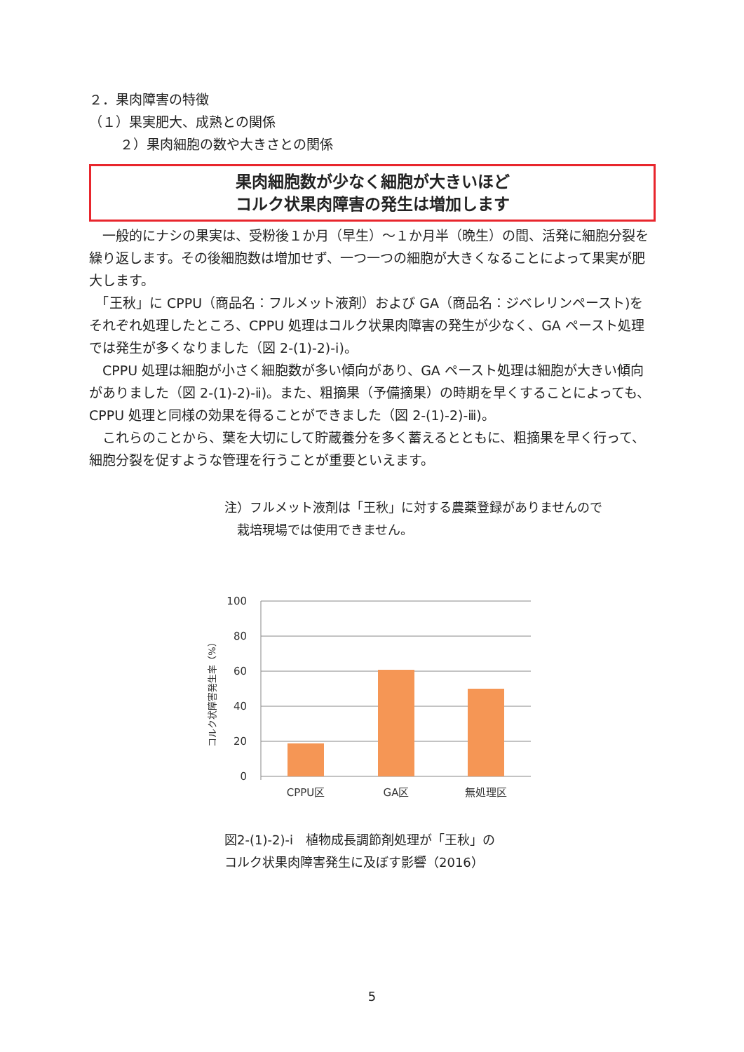２．果肉障害の特徴
（１）果実肥大、成熟との関係
２）果肉細胞の数や大きさとの関係
果肉細胞数が少なく細胞が大きいほど
コルク状果肉障害の発生は増加します
　一般的にナシの果実は、受粉後１か月（早生）～１か月半（晩生）の間、活発に細胞分裂を繰り返します。その後細胞数は増加せず、一つ一つの細胞が大きくなることによって果実が肥大します。
　「王秋」に CPPU（商品名：フルメット液剤）および GA（商品名：ジベレリンペースト)をそれぞれ処理したところ、CPPU 処理はコルク状果肉障害の発生が少なく、GA ペースト処理では発生が多くなりました（図 2-(1)-2)-ⅰ)。
　CPPU 処理は細胞が小さく細胞数が多い傾向があり、GA ペースト処理は細胞が大きい傾向がありました（図 2-(1)-2)-ⅱ)。また、粗摘果（予備摘果）の時期を早くすることによっても、CPPU 処理と同様の効果を得ることができました（図 2-(1)-2)-ⅲ)。
　これらのことから、葉を大切にして貯蔵養分を多く蓄えるとともに、粗摘果を早く行って、細胞分裂を促すような管理を行うことが重要といえます。
注）フルメット液剤は「王秋」に対する農薬登録がありませんので
　栽培現場では使用できません。
100
80
60
40
20
0
コルク状障害発生率（%）
CPPU区
GA区
無処理区
図2-(1)-2)-ⅰ　植物成長調節剤処理が「王秋」の
コルク状果肉障害発生に及ぼす影響（2016）
5